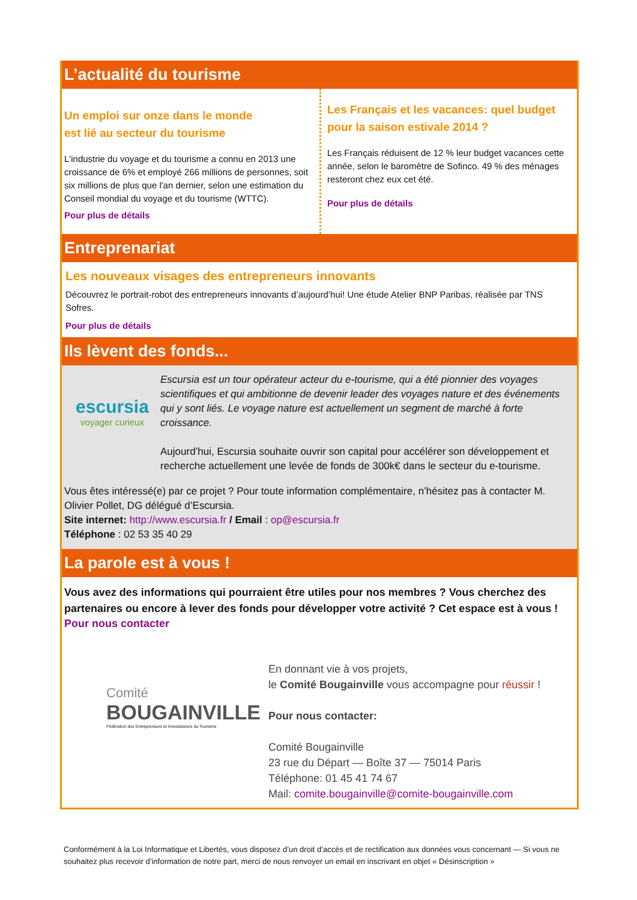L’actualité du tourisme
Un emploi sur onze dans le monde
est lié au secteur du tourisme
L'industrie du voyage et du tourisme a connu en 2013 une croissance de 6% et employé 266 millions de personnes, soit six millions de plus que l'an dernier, selon une estimation du Conseil mondial du voyage et du tourisme (WTTC).
Pour plus de détails
Les Français et les vacances: quel budget pour la saison estivale 2014 ?
Les Français réduisent de 12 % leur budget vacances cette année, selon le baromètre de Sofinco. 49 % des ménages resteront chez eux cet été.
Pour plus de détails
Entreprenariat
Les nouveaux visages des entrepreneurs innovants
Découvrez le portrait-robot des entrepreneurs innovants d’aujourd’hui! Une étude Atelier BNP Paribas, réalisée par TNS Sofres.
Pour plus de détails
Ils lèvent des fonds...
escursia
voyager curieux
Escursia est un tour opérateur acteur du e-tourisme, qui a été pionnier des voyages scientifiques et qui ambitionne de devenir leader des voyages nature et des événements qui y sont liés. Le voyage nature est actuellement un segment de marché à forte croissance.
Aujourd’hui, Escursia souhaite ouvrir son capital pour accélérer son développement et recherche actuellement une levée de fonds de 300k€ dans le secteur du e-tourisme.
Vous êtes intéressé(e) par ce projet ? Pour toute information complémentaire, n’hésitez pas à contacter M. Olivier Pollet, DG délégué d’Escursia.
Site internet: http://www.escursia.fr / Email : op@escursia.fr
Téléphone : 02 53 35 40 29
La parole est à vous !
Vous avez des informations qui pourraient être utiles pour nos membres ? Vous cherchez des partenaires ou encore à lever des fonds pour développer votre activité ? Cet espace est à vous !
Pour nous contacter
Comité
BOUGAINVILLE
Fédération des Entrepreneurs et Investisseurs du Tourisme
En donnant vie à vos projets,
le Comité Bougainville vous accompagne pour réussir !
Pour nous contacter:
Comité Bougainville
23 rue du Départ — Boîte 37 — 75014 Paris
Téléphone: 01 45 41 74 67
Mail: comite.bougainville@comite-bougainville.com
Conformément à la Loi Informatique et Libertés, vous disposez d’un droit d’accès et de rectification aux données vous concernant — Si vous ne souhaitez plus recevoir d’information de notre part, merci de nous renvoyer un email en inscrivant en objet « Désinscription »